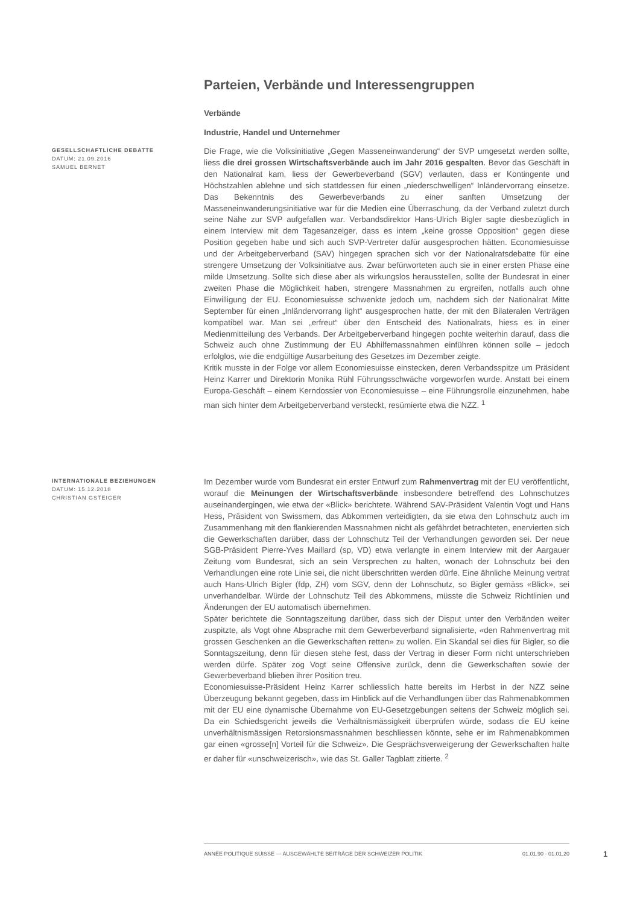Parteien, Verbände und Interessengruppen
Verbände
Industrie, Handel und Unternehmer
GESELLSCHAFTLICHE DEBATTE
DATUM: 21.09.2016
SAMUEL BERNET
Die Frage, wie die Volksinitiative „Gegen Masseneinwanderung“ der SVP umgesetzt werden sollte, liess die drei grossen Wirtschaftsverbände auch im Jahr 2016 gespalten. Bevor das Geschäft in den Nationalrat kam, liess der Gewerbeverband (SGV) verlauten, dass er Kontingente und Höchstzahlen ablehne und sich stattdessen für einen „niederschwelligen“ Inländervorrang einsetze. Das Bekenntnis des Gewerbeverbands zu einer sanften Umsetzung der Masseneinwanderungsinitiative war für die Medien eine Überraschung, da der Verband zuletzt durch seine Nähe zur SVP aufgefallen war. Verbandsdirektor Hans-Ulrich Bigler sagte diesbezüglich in einem Interview mit dem Tagesanzeiger, dass es intern „keine grosse Opposition“ gegen diese Position gegeben habe und sich auch SVP-Vertreter dafür ausgesprochen hätten. Economiesuisse und der Arbeitgeberverband (SAV) hingegen sprachen sich vor der Nationalratsdebatte für eine strengere Umsetzung der Volksinitiatve aus. Zwar befürworteten auch sie in einer ersten Phase eine milde Umsetzung. Sollte sich diese aber als wirkungslos herausstellen, sollte der Bundesrat in einer zweiten Phase die Möglichkeit haben, strengere Massnahmen zu ergreifen, notfalls auch ohne Einwilligung der EU. Economiesuisse schwenkte jedoch um, nachdem sich der Nationalrat Mitte September für einen „Inländervorrang light“ ausgesprochen hatte, der mit den Bilateralen Verträgen kompatibel war. Man sei „erfreut“ über den Entscheid des Nationalrats, hiess es in einer Medienmitteilung des Verbands. Der Arbeitgeberverband hingegen pochte weiterhin darauf, dass die Schweiz auch ohne Zustimmung der EU Abhilfemassnahmen einführen können solle – jedoch erfolglos, wie die endgültige Ausarbeitung des Gesetzes im Dezember zeigte.
Kritik musste in der Folge vor allem Economiesuisse einstecken, deren Verbandsspitze um Präsident Heinz Karrer und Direktorin Monika Rühl Führungsschwäche vorgeworfen wurde. Anstatt bei einem Europa-Geschäft – einem Kerndossier von Economiesuisse – eine Führungsrolle einzunehmen, habe man sich hinter dem Arbeitgeberverband versteckt, resümierte etwa die NZZ. <sup>1</sup>
INTERNATIONALE BEZIEHUNGEN
DATUM: 15.12.2018
CHRISTIAN GSTEIGER
Im Dezember wurde vom Bundesrat ein erster Entwurf zum Rahmenvertrag mit der EU veröffentlicht, worauf die Meinungen der Wirtschaftsverbände insbesondere betreffend des Lohnschutzes auseinandergingen, wie etwa der «Blick» berichtete. Während SAV-Präsident Valentin Vogt und Hans Hess, Präsident von Swissmem, das Abkommen verteidigten, da sie etwa den Lohnschutz auch im Zusammenhang mit den flankierenden Massnahmen nicht als gefährdet betrachteten, enervierten sich die Gewerkschaften darüber, dass der Lohnschutz Teil der Verhandlungen geworden sei. Der neue SGB-Präsident Pierre-Yves Maillard (sp, VD) etwa verlangte in einem Interview mit der Aargauer Zeitung vom Bundesrat, sich an sein Versprechen zu halten, wonach der Lohnschutz bei den Verhandlungen eine rote Linie sei, die nicht überschritten werden dürfe. Eine ähnliche Meinung vertrat auch Hans-Ulrich Bigler (fdp, ZH) vom SGV, denn der Lohnschutz, so Bigler gemäss «Blick», sei unverhandelbar. Würde der Lohnschutz Teil des Abkommens, müsste die Schweiz Richtlinien und Änderungen der EU automatisch übernehmen.
Später berichtete die Sonntagszeitung darüber, dass sich der Disput unter den Verbänden weiter zuspitzte, als Vogt ohne Absprache mit dem Gewerbeverband signalisierte, «den Rahmenvertrag mit grossen Geschenken an die Gewerkschaften retten» zu wollen. Ein Skandal sei dies für Bigler, so die Sonntagszeitung, denn für diesen stehe fest, dass der Vertrag in dieser Form nicht unterschrieben werden dürfe. Später zog Vogt seine Offensive zurück, denn die Gewerkschaften sowie der Gewerbeverband blieben ihrer Position treu.
Economiesuisse-Präsident Heinz Karrer schliesslich hatte bereits im Herbst in der NZZ seine Überzeugung bekannt gegeben, dass im Hinblick auf die Verhandlungen über das Rahmenabkommen mit der EU eine dynamische Übernahme von EU-Gesetzgebungen seitens der Schweiz möglich sei. Da ein Schiedsgericht jeweils die Verhältnismässigkeit überprüfen würde, sodass die EU keine unverhältnismässigen Retorsionsmassnahmen beschliessen könnte, sehe er im Rahmenabkommen gar einen «grosse[n] Vorteil für die Schweiz». Die Gesprächsverweigerung der Gewerkschaften halte er daher für «unschweizerisch», wie das St. Galler Tagblatt zitierte. <sup>2</sup>
ANNÉE POLITIQUE SUISSE — AUSGEWÄHLTE BEITRÄGE DER SCHWEIZER POLITIK 01.01.90 - 01.01.20
1